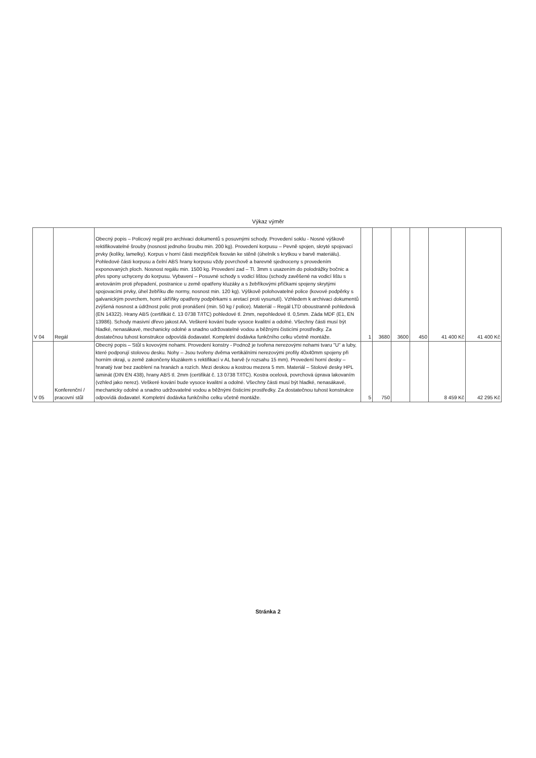Výkaz výměr
| V 04 | Regál | Obecný popis – Policový regál pro archivaci dokumentů s posuvnými schody. Provedení soklu - Nosné výškově rektifikovatelné šrouby (nosnost jednoho šroubu min. 200 kg). Provedení korpusu – Pevně spojen, skryté spojovací prvky (kolíky, lamelky). Korpus v horní části mezipříček fixován ke stěně (úhelník s krytkou v barvě materiálu). Pohledové části korpusu a čelní ABS hrany korpusu vždy povrchově a barevně sjednoceny s provedením exponovaných ploch. Nosnost regálu min. 1500 kg. Provedení zad – Tl. 3mm s usazením do polodrážky bočnic a přes spony uchyceny do korpusu. Vybavení – Posuvné schody s vodicí lištou (schody zavěšené na vodicí lištu s aretováním proti přepadení, postranice u země opatřeny kluzáky a s žebříkovými příčkami spojeny skrytými spojovacími prvky, úhel žebříku dle normy, nosnost min. 120 kg). Výškově polohovatelné police (kovové podpěrky s galvanickým povrchem, horní skříňky opatřeny podpěrkami s aretací proti vysunutí). Vzhledem k archivaci dokumentů zvýšená nosnost a údržnost polic proti pronášení (min. 50 kg / police). Materiál – Regál LTD oboustranně pohledová (EN 14322). Hrany ABS (certifikát č. 13 0738 T/ITC) pohledové tl. 2mm, nepohledové tl. 0,5mm. Záda MDF (E1, EN 13986). Schody masivní dřevo jakost AA. Veškeré kování bude vysoce kvalitní a odolné. Všechny části musí být hladké, nenasákavé, mechanicky odolné a snadno udržovatelné vodou a běžnými čisticími prostředky. Za dostatečnou tuhost konstrukce odpovídá dodavatel. Kompletní dodávka funkčního celku včetně montáže. | 1 | 3680 | 3600 | 450 | 41 400 Kč | 41 400 Kč |
| V 05 | Konferenční / pracovní stůl | Obecný popis – Stůl s kovovými nohami. Provedení konstry - Podnož je tvořena nerezovými nohami tvaru "U" a luby, které podporují stolovou desku. Nohy – Jsou tvořeny dvěma vertikálními nerezovými profily 40x40mm spojeny při horním okraji, u země zakončeny kluzákem s rektifikací v AL barvě (v rozsahu 15 mm). Provedení horní desky – hranatý tvar bez zaoblení na hranách a rozích. Mezi deskou a kostrou mezera 5 mm. Materiál – Stolové desky HPL laminát (DIN EN 438), hrany ABS tl. 2mm (certifikát č. 13 0738 T/ITC). Kostra ocelová, povrchová úprava lakovaním (vzhled jako nerez). Veškeré kování bude vysoce kvalitní a odolné. Všechny části musí být hladké, nenasákavé, mechanicky odolné a snadno udržovatelné vodou a běžnými čisticími prostředky. Za dostatečnou tuhost konstrukce odpovídá dodavatel. Kompletní dodávka funkčního celku včetně montáže. | 5 | 750 | | | 8 459 Kč | 42 295 Kč |
Stránka 2